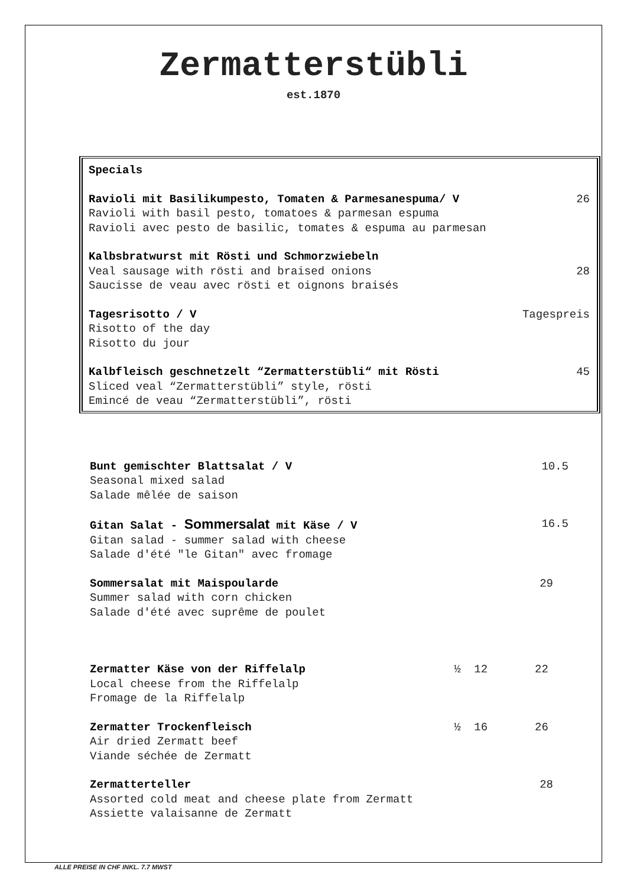Zermatterstübli
est.1870
Specials
Ravioli mit Basilikumpesto, Tomaten & Parmesanespuma/ V 26
Ravioli with basil pesto, tomatoes & parmesan espuma
Ravioli avec pesto de basilic, tomates & espuma au parmesan
Kalbsbratwurst mit Rösti und Schmorzwiebeln
Veal sausage with rösti and braised onions 28
Saucisse de veau avec rösti et oignons braisés
Tagesrisotto / V Tagespreis
Risotto of the day
Risotto du jour
Kalbfleisch geschnetzelt “Zermatterstübli“ mit Rösti 45
Sliced veal “Zermatterstübli” style, rösti
Emincé de veau “Zermatterstübli”, rösti
Bunt gemischter Blattsalat / V 10.5
Seasonal mixed salad
Salade mêlée de saison
Gitan Salat - Sommersalat mit Käse / V 16.5
Gitan salad - summer salad with cheese
Salade d'été "le Gitan" avec fromage
Sommersalat mit Maispoularde 29
Summer salad with corn chicken
Salade d'été avec suprême de poulet
Zermatter Käse von der Riffelalp ½ 12 22
Local cheese from the Riffelalp
Fromage de la Riffelalp
Zermatter Trockenfleisch ½ 16 26
Air dried Zermatt beef
Viande séchée de Zermatt
Zermatterteller 28
Assorted cold meat and cheese plate from Zermatt
Assiette valaisanne de Zermatt
ALLE PREISE IN CHF INKL. 7.7 MWST